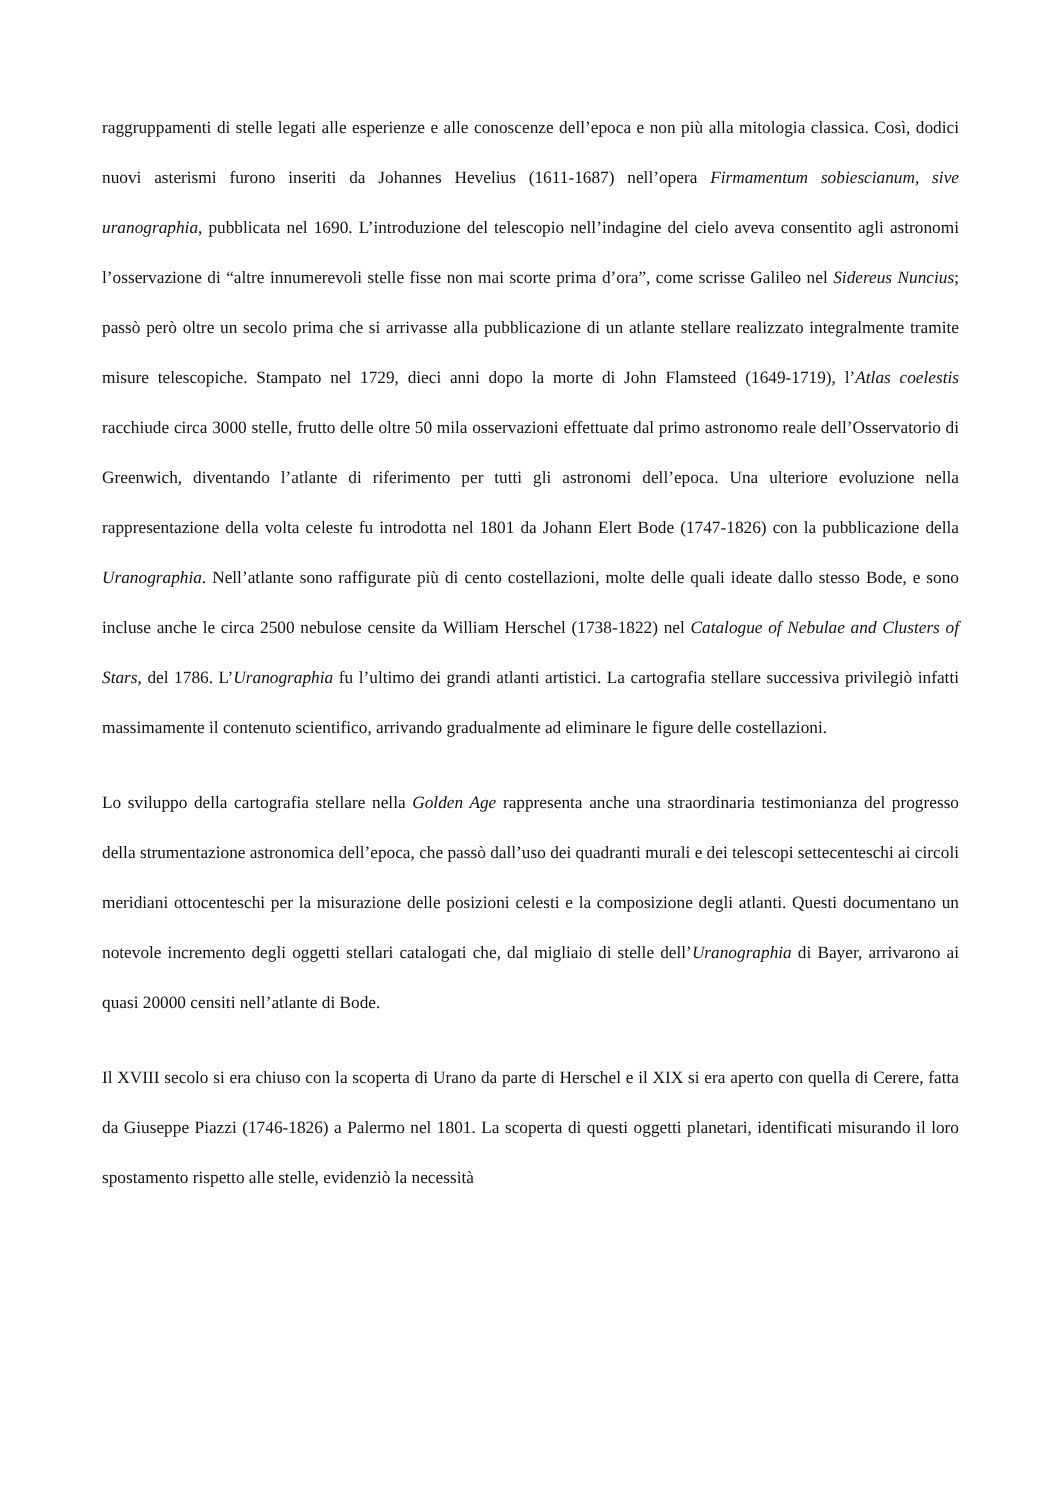raggruppamenti di stelle legati alle esperienze e alle conoscenze dell’epoca e non più alla mitologia classica. Così, dodici nuovi asterismi furono inseriti da Johannes Hevelius (1611-1687) nell’opera Firmamentum sobiescianum, sive uranographia, pubblicata nel 1690. L’introduzione del telescopio nell’indagine del cielo aveva consentito agli astronomi l’osservazione di “altre innumerevoli stelle fisse non mai scorte prima d’ora”, come scrisse Galileo nel Sidereus Nuncius; passò però oltre un secolo prima che si arrivasse alla pubblicazione di un atlante stellare realizzato integralmente tramite misure telescopiche. Stampato nel 1729, dieci anni dopo la morte di John Flamsteed (1649-1719), l’Atlas coelestis racchiude circa 3000 stelle, frutto delle oltre 50 mila osservazioni effettuate dal primo astronomo reale dell’Osservatorio di Greenwich, diventando l’atlante di riferimento per tutti gli astronomi dell’epoca. Una ulteriore evoluzione nella rappresentazione della volta celeste fu introdotta nel 1801 da Johann Elert Bode (1747-1826) con la pubblicazione della Uranographia. Nell’atlante sono raffigurate più di cento costellazioni, molte delle quali ideate dallo stesso Bode, e sono incluse anche le circa 2500 nebulose censite da William Herschel (1738-1822) nel Catalogue of Nebulae and Clusters of Stars, del 1786. L’Uranographia fu l’ultimo dei grandi atlanti artistici. La cartografia stellare successiva privilegiò infatti massimamente il contenuto scientifico, arrivando gradualmente ad eliminare le figure delle costellazioni.
Lo sviluppo della cartografia stellare nella Golden Age rappresenta anche una straordinaria testimonianza del progresso della strumentazione astronomica dell’epoca, che passò dall’uso dei quadranti murali e dei telescopi settecenteschi ai circoli meridiani ottocenteschi per la misurazione delle posizioni celesti e la composizione degli atlanti. Questi documentano un notevole incremento degli oggetti stellari catalogati che, dal migliaio di stelle dell’Uranographia di Bayer, arrivarono ai quasi 20000 censiti nell’atlante di Bode.
Il XVIII secolo si era chiuso con la scoperta di Urano da parte di Herschel e il XIX si era aperto con quella di Cerere, fatta da Giuseppe Piazzi (1746-1826) a Palermo nel 1801. La scoperta di questi oggetti planetari, identificati misurando il loro spostamento rispetto alle stelle, evidenziò la necessità